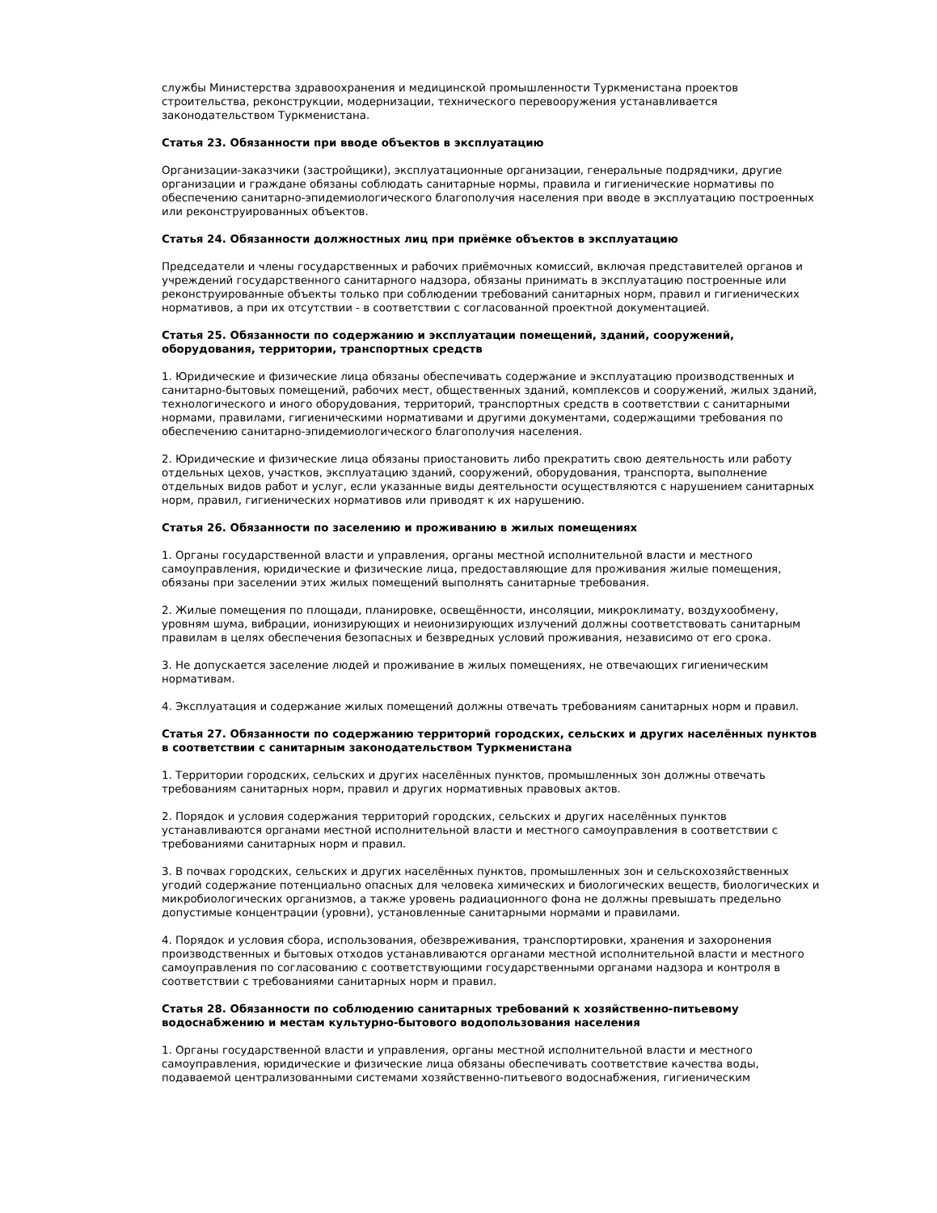службы Министерства здравоохранения и медицинской промышленности Туркменистана проектов строительства, реконструкции, модернизации, технического перевооружения устанавливается законодательством Туркменистана.
Статья 23. Обязанности при вводе объектов в эксплуатацию
Организации-заказчики (застройщики), эксплуатационные организации, генеральные подрядчики, другие организации и граждане обязаны соблюдать санитарные нормы, правила и гигиенические нормативы по обеспечению санитарно-эпидемиологического благополучия населения при вводе в эксплуатацию построенных или реконструированных объектов.
Статья 24. Обязанности должностных лиц при приёмке объектов в эксплуатацию
Председатели и члены государственных и рабочих приёмочных комиссий, включая представителей органов и учреждений государственного санитарного надзора, обязаны принимать в эксплуатацию построенные или реконструированные объекты только при соблюдении требований санитарных норм, правил и гигиенических нормативов, а при их отсутствии - в соответствии с согласованной проектной документацией.
Статья 25. Обязанности по содержанию и эксплуатации помещений, зданий, сооружений, оборудования, территории, транспортных средств
1. Юридические и физические лица обязаны обеспечивать содержание и эксплуатацию производственных и санитарно-бытовых помещений, рабочих мест, общественных зданий, комплексов и сооружений, жилых зданий, технологического и иного оборудования, территорий, транспортных средств в соответствии с санитарными нормами, правилами, гигиеническими нормативами и другими документами, содержащими требования по обеспечению санитарно-эпидемиологического благополучия населения.
2. Юридические и физические лица обязаны приостановить либо прекратить свою деятельность или работу отдельных цехов, участков, эксплуатацию зданий, сооружений, оборудования, транспорта, выполнение отдельных видов работ и услуг, если указанные виды деятельности осуществляются с нарушением санитарных норм, правил, гигиенических нормативов или приводят к их нарушению.
Статья 26. Обязанности по заселению и проживанию в жилых помещениях
1. Органы государственной власти и управления, органы местной исполнительной власти и местного самоуправления, юридические и физические лица, предоставляющие для проживания жилые помещения, обязаны при заселении этих жилых помещений выполнять санитарные требования.
2. Жилые помещения по площади, планировке, освещённости, инсоляции, микроклимату, воздухообмену, уровням шума, вибрации, ионизирующих и неионизирующих излучений должны соответствовать санитарным правилам в целях обеспечения безопасных и безвредных условий проживания, независимо от его срока.
3. Не допускается заселение людей и проживание в жилых помещениях, не отвечающих гигиеническим нормативам.
4. Эксплуатация и содержание жилых помещений должны отвечать требованиям санитарных норм и правил.
Статья 27. Обязанности по содержанию территорий городских, сельских и других населённых пунктов в соответствии с санитарным законодательством Туркменистана
1. Территории городских, сельских и других населённых пунктов, промышленных зон должны отвечать требованиям санитарных норм, правил и других нормативных правовых актов.
2. Порядок и условия содержания территорий городских, сельских и других населённых пунктов устанавливаются органами местной исполнительной власти и местного самоуправления в соответствии с требованиями санитарных норм и правил.
3. В почвах городских, сельских и других населённых пунктов, промышленных зон и сельскохозяйственных угодий содержание потенциально опасных для человека химических и биологических веществ, биологических и микробиологических организмов, а также уровень радиационного фона не должны превышать предельно допустимые концентрации (уровни), установленные санитарными нормами и правилами.
4. Порядок и условия сбора, использования, обезвреживания, транспортировки, хранения и захоронения производственных и бытовых отходов устанавливаются органами местной исполнительной власти и местного самоуправления по согласованию с соответствующими государственными органами надзора и контроля в соответствии с требованиями санитарных норм и правил.
Статья 28. Обязанности по соблюдению санитарных требований к хозяйственно-питьевому водоснабжению и местам культурно-бытового водопользования населения
1. Органы государственной власти и управления, органы местной исполнительной власти и местного самоуправления, юридические и физические лица обязаны обеспечивать соответствие качества воды, подаваемой централизованными системами хозяйственно-питьевого водоснабжения, гигиеническим